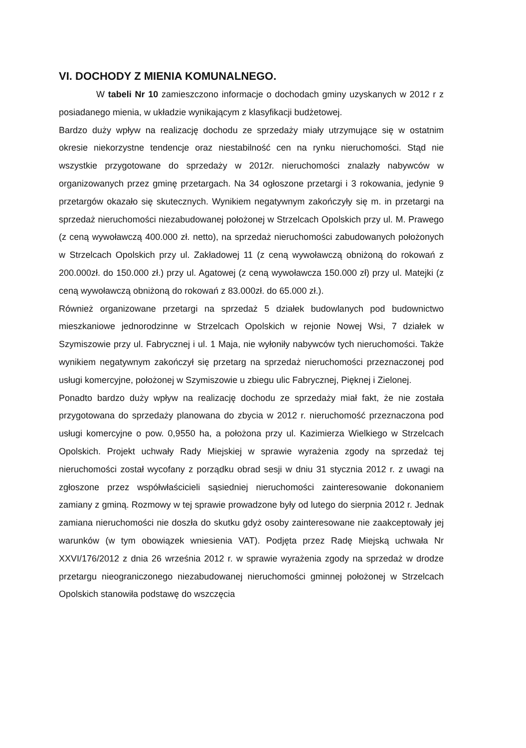VI. DOCHODY Z MIENIA KOMUNALNEGO.
W tabeli Nr 10 zamieszczono informacje o dochodach gminy uzyskanych w 2012 r z posiadanego mienia, w układzie wynikającym z klasyfikacji budżetowej.
Bardzo duży wpływ na realizację dochodu ze sprzedaży miały utrzymujące się w ostatnim okresie niekorzystne tendencje oraz niestabilność cen na rynku nieruchomości. Stąd nie wszystkie przygotowane do sprzedaży w 2012r. nieruchomości znalazły nabywców w organizowanych przez gminę przetargach. Na 34 ogłoszone przetargi i 3 rokowania, jedynie 9 przetargów okazało się skutecznych. Wynikiem negatywnym zakończyły się m. in przetargi na sprzedaż nieruchomości niezabudowanej położonej w Strzelcach Opolskich przy ul. M. Prawego (z ceną wywoławczą 400.000 zł. netto), na sprzedaż nieruchomości zabudowanych położonych w Strzelcach Opolskich przy ul. Zakładowej 11 (z ceną wywoławczą obniżoną do rokowań z 200.000zł. do 150.000 zł.) przy ul. Agatowej (z ceną wywoławcza 150.000 zł) przy ul. Matejki (z ceną wywoławczą obniżoną do rokowań z 83.000zł. do 65.000 zł.).
Również organizowane przetargi na sprzedaż 5 działek budowlanych pod budownictwo mieszkaniowe jednorodzinne w Strzelcach Opolskich w rejonie Nowej Wsi, 7 działek w Szymiszowie przy ul. Fabrycznej i ul. 1 Maja, nie wyłoniły nabywców tych nieruchomości. Także wynikiem negatywnym zakończył się przetarg na sprzedaż nieruchomości przeznaczonej pod usługi komercyjne, położonej w Szymiszowie u zbiegu ulic Fabrycznej, Pięknej i Zielonej.
Ponadto bardzo duży wpływ na realizację dochodu ze sprzedaży miał fakt, że nie została przygotowana do sprzedaży planowana do zbycia w 2012 r. nieruchomość przeznaczona pod usługi komercyjne o pow. 0,9550 ha, a położona przy ul. Kazimierza Wielkiego w Strzelcach Opolskich. Projekt uchwały Rady Miejskiej w sprawie wyrażenia zgody na sprzedaż tej nieruchomości został wycofany z porządku obrad sesji w dniu 31 stycznia 2012 r. z uwagi na zgłoszone przez współwłaścicieli sąsiedniej nieruchomości zainteresowanie dokonaniem zamiany z gminą. Rozmowy w tej sprawie prowadzone były od lutego do sierpnia 2012 r. Jednak zamiana nieruchomości nie doszła do skutku gdyż osoby zainteresowane nie zaakceptowały jej warunków (w tym obowiązek wniesienia VAT). Podjęta przez Radę Miejską uchwała Nr XXVI/176/2012 z dnia 26 września 2012 r. w sprawie wyrażenia zgody na sprzedaż w drodze przetargu nieograniczonego niezabudowanej nieruchomości gminnej położonej w Strzelcach Opolskich stanowiła podstawę do wszczęcia